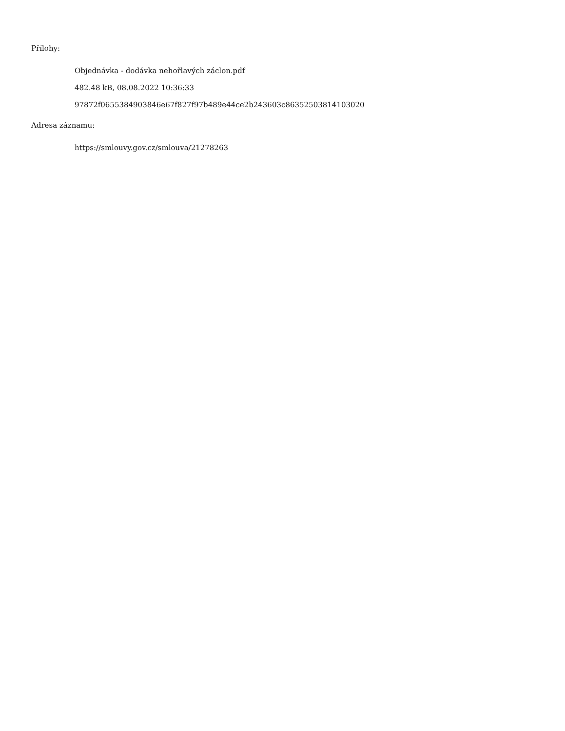Přílohy:
Objednávka - dodávka nehořlavých záclon.pdf
482.48 kB, 08.08.2022 10:36:33
97872f0655384903846e67f827f97b489e44ce2b243603c863525038141030​20
Adresa záznamu:
https://smlouvy.gov.cz/smlouva/21278263